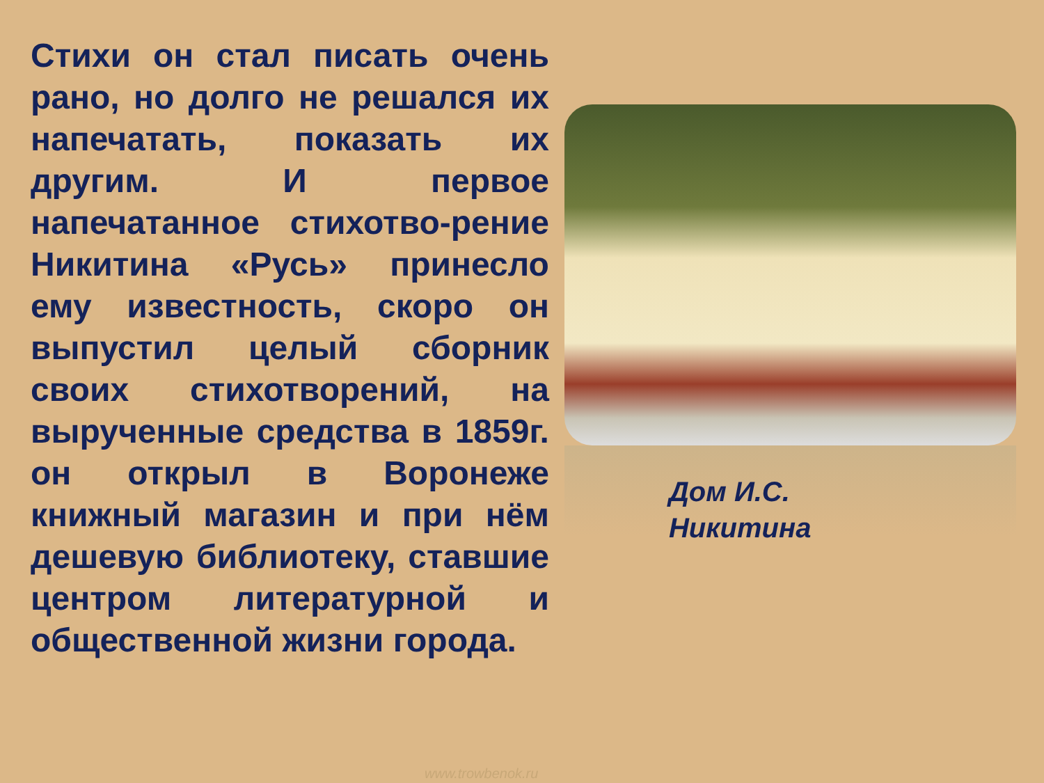Стихи он стал писать очень рано, но долго не решался их напечатать, показать их другим. И первое напечатанное стихотво-рение Никитина «Русь» принесло ему известность, скоро он выпустил целый сборник своих стихотворений, на вырученные средства в 1859г. он открыл в Воронеже книжный магазин и при нём дешевую библиотеку, ставшие центром литературной и общественной жизни города.
Дом И.С.
Никитина
www.trowbenok.ru